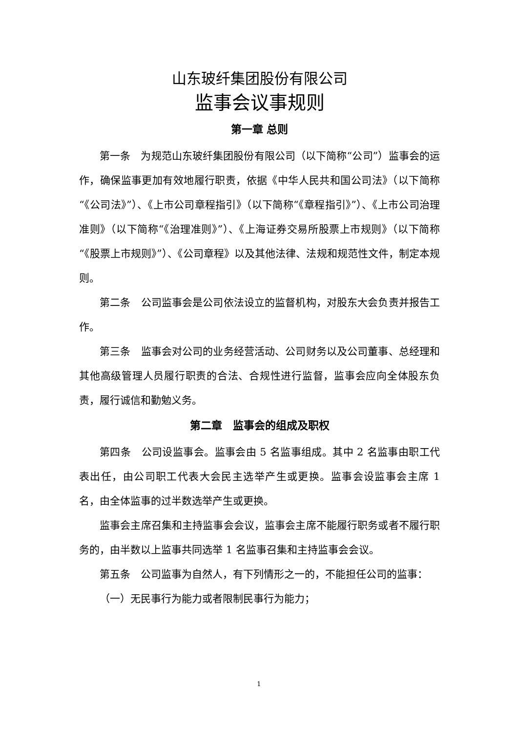山东玻纤集团股份有限公司
监事会议事规则
第一章 总则
第一条　为规范山东玻纤集团股份有限公司（以下简称“公司”）监事会的运作，确保监事更加有效地履行职责，依据《中华人民共和国公司法》（以下简称“《公司法》”）、《上市公司章程指引》（以下简称“《章程指引》”）、《上市公司治理准则》（以下简称“《治理准则》”）、《上海证券交易所股票上市规则》（以下简称“《股票上市规则》”）、《公司章程》以及其他法律、法规和规范性文件，制定本规则。
第二条　公司监事会是公司依法设立的监督机构，对股东大会负责并报告工作。
第三条　监事会对公司的业务经营活动、公司财务以及公司董事、总经理和其他高级管理人员履行职责的合法、合规性进行监督，监事会应向全体股东负责，履行诚信和勤勉义务。
第二章　监事会的组成及职权
第四条　公司设监事会。监事会由 5 名监事组成。其中 2 名监事由职工代表出任，由公司职工代表大会民主选举产生或更换。监事会设监事会主席 1 名，由全体监事的过半数选举产生或更换。
监事会主席召集和主持监事会会议，监事会主席不能履行职务或者不履行职务的，由半数以上监事共同选举 1 名监事召集和主持监事会会议。
第五条　公司监事为自然人，有下列情形之一的，不能担任公司的监事：
（一）无民事行为能力或者限制民事行为能力；
1